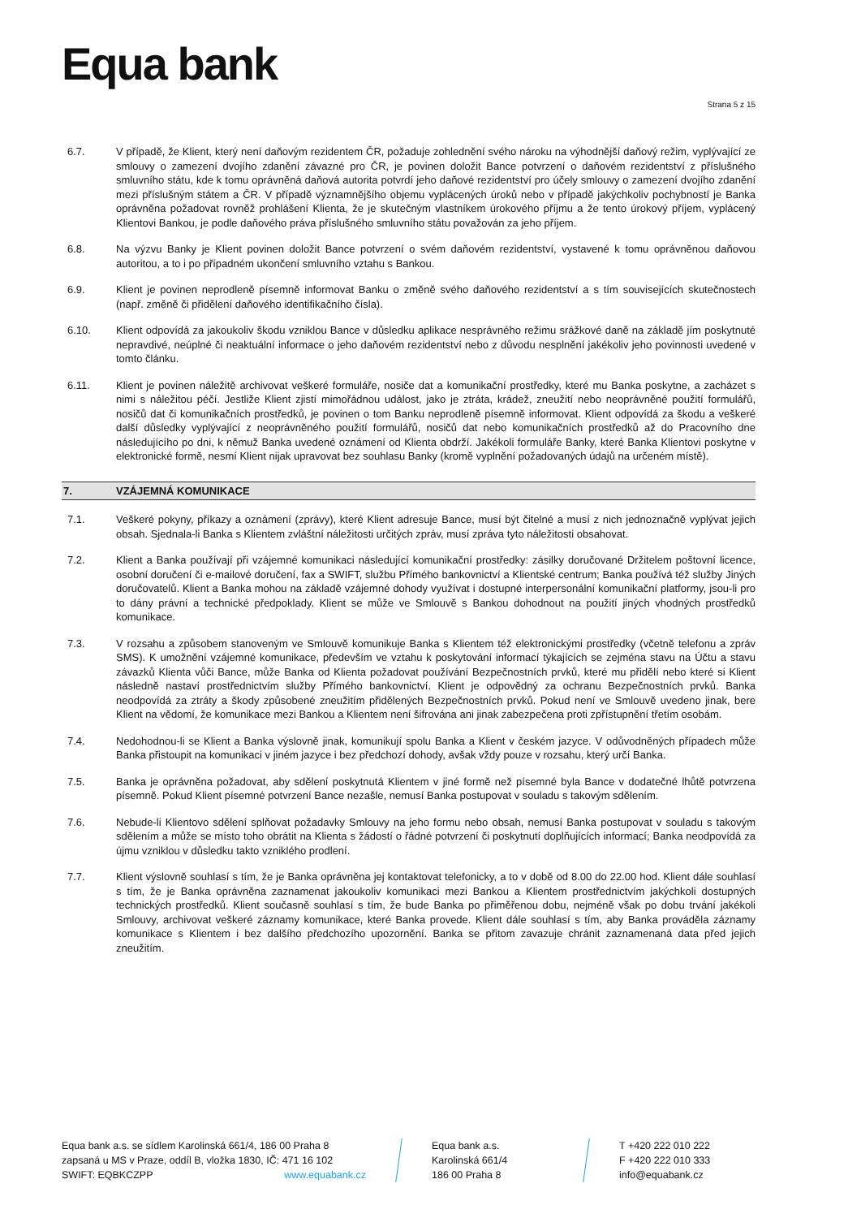Equa bank
Strana 5 z 15
6.7. V případě, že Klient, který není daňovým rezidentem ČR, požaduje zohlednění svého nároku na výhodnější daňový režim, vyplývající ze smlouvy o zamezení dvojího zdanění závazné pro ČR, je povinen doložit Bance potvrzení o daňovém rezidentství z příslušného smluvního státu, kde k tomu oprávněná daňová autorita potvrdí jeho daňové rezidentství pro účely smlouvy o zamezení dvojího zdanění mezi příslušným státem a ČR. V případě významnějšího objemu vyplácených úroků nebo v případě jakýchkoliv pochybností je Banka oprávněna požadovat rovněž prohlášení Klienta, že je skutečným vlastníkem úrokového příjmu a že tento úrokový příjem, vyplácený Klientovi Bankou, je podle daňového práva příslušného smluvního státu považován za jeho příjem.
6.8. Na výzvu Banky je Klient povinen doložit Bance potvrzení o svém daňovém rezidentství, vystavené k tomu oprávněnou daňovou autoritou, a to i po případném ukončení smluvního vztahu s Bankou.
6.9. Klient je povinen neprodleně písemně informovat Banku o změně svého daňového rezidentství a s tím souvisejících skutečnostech (např. změně či přidělení daňového identifikačního čísla).
6.10. Klient odpovídá za jakoukoliv škodu vzniklou Bance v důsledku aplikace nesprávného režimu srážkové daně na základě jím poskytnuté nepravdivé, neúplné či neaktuální informace o jeho daňovém rezidentství nebo z důvodu nesplnění jakékoliv jeho povinnosti uvedené v tomto článku.
6.11. Klient je povinen náležitě archivovat veškeré formuláře, nosiče dat a komunikační prostředky, které mu Banka poskytne, a zacházet s nimi s náležitou péčí. Jestliže Klient zjistí mimořádnou událost, jako je ztráta, krádež, zneužití nebo neoprávněné použití formulářů, nosičů dat či komunikačních prostředků, je povinen o tom Banku neprodleně písemně informovat. Klient odpovídá za škodu a veškeré další důsledky vyplývající z neoprávněného použití formulářů, nosičů dat nebo komunikačních prostředků až do Pracovního dne následujícího po dni, k němuž Banka uvedené oznámení od Klienta obdrží. Jakékoli formuláře Banky, které Banka Klientovi poskytne v elektronické formě, nesmí Klient nijak upravovat bez souhlasu Banky (kromě vyplnění požadovaných údajů na určeném místě).
7. VZÁJEMNÁ KOMUNIKACE
7.1. Veškeré pokyny, příkazy a oznámení (zprávy), které Klient adresuje Bance, musí být čitelné a musí z nich jednoznačně vyplývat jejich obsah. Sjednala-li Banka s Klientem zvláštní náležitosti určitých zpráv, musí zpráva tyto náležitosti obsahovat.
7.2. Klient a Banka používají při vzájemné komunikaci následující komunikační prostředky: zásilky doručované Držitelem poštovní licence, osobní doručení či e-mailové doručení, fax a SWIFT, službu Přímého bankovnictví a Klientské centrum; Banka používá též služby Jiných doručovatelů. Klient a Banka mohou na základě vzájemné dohody využívat i dostupné interpersonální komunikační platformy, jsou-li pro to dány právní a technické předpoklady. Klient se může ve Smlouvě s Bankou dohodnout na použití jiných vhodných prostředků komunikace.
7.3. V rozsahu a způsobem stanoveným ve Smlouvě komunikuje Banka s Klientem též elektronickými prostředky (včetně telefonu a zpráv SMS). K umožnění vzájemné komunikace, především ve vztahu k poskytování informací týkajících se zejména stavu na Účtu a stavu závazků Klienta vůči Bance, může Banka od Klienta požadovat používání Bezpečnostních prvků, které mu přidělí nebo které si Klient následně nastaví prostřednictvím služby Přímého bankovnictví. Klient je odpovědný za ochranu Bezpečnostních prvků. Banka neodpovídá za ztráty a škody způsobené zneužitím přidělených Bezpečnostních prvků. Pokud není ve Smlouvě uvedeno jinak, bere Klient na vědomí, že komunikace mezi Bankou a Klientem není šifrována ani jinak zabezpečena proti zpřístupnění třetím osobám.
7.4. Nedohodnou-li se Klient a Banka výslovně jinak, komunikují spolu Banka a Klient v českém jazyce. V odůvodněných případech může Banka přistoupit na komunikaci v jiném jazyce i bez předchozí dohody, avšak vždy pouze v rozsahu, který určí Banka.
7.5. Banka je oprávněna požadovat, aby sdělení poskytnutá Klientem v jiné formě než písemné byla Bance v dodatečné lhůtě potvrzena písemně. Pokud Klient písemné potvrzení Bance nezašle, nemusí Banka postupovat v souladu s takovým sdělením.
7.6. Nebude-li Klientovo sdělení splňovat požadavky Smlouvy na jeho formu nebo obsah, nemusí Banka postupovat v souladu s takovým sdělením a může se místo toho obrátit na Klienta s žádostí o řádné potvrzení či poskytnutí doplňujících informací; Banka neodpovídá za újmu vzniklou v důsledku takto vzniklého prodlení.
7.7. Klient výslovně souhlasí s tím, že je Banka oprávněna jej kontaktovat telefonicky, a to v době od 8.00 do 22.00 hod. Klient dále souhlasí s tím, že je Banka oprávněna zaznamenat jakoukoliv komunikaci mezi Bankou a Klientem prostřednictvím jakýchkoli dostupných technických prostředků. Klient současně souhlasí s tím, že bude Banka po přiměřenou dobu, nejméně však po dobu trvání jakékoli Smlouvy, archivovat veškeré záznamy komunikace, které Banka provede. Klient dále souhlasí s tím, aby Banka prováděla záznamy komunikace s Klientem i bez dalšího předchozího upozornění. Banka se přitom zavazuje chránit zaznamenaná data před jejich zneužitím.
Equa bank a.s. se sídlem Karolinská 661/4, 186 00 Praha 8
zapsaná u MS v Praze, oddíl B, vložka 1830, IČ: 471 16 102
SWIFT: EQBKCZPP www.equabank.cz
Equa bank a.s.
Karolinská 661/4
186 00 Praha 8
T +420 222 010 222
F +420 222 010 333
info@equabank.cz